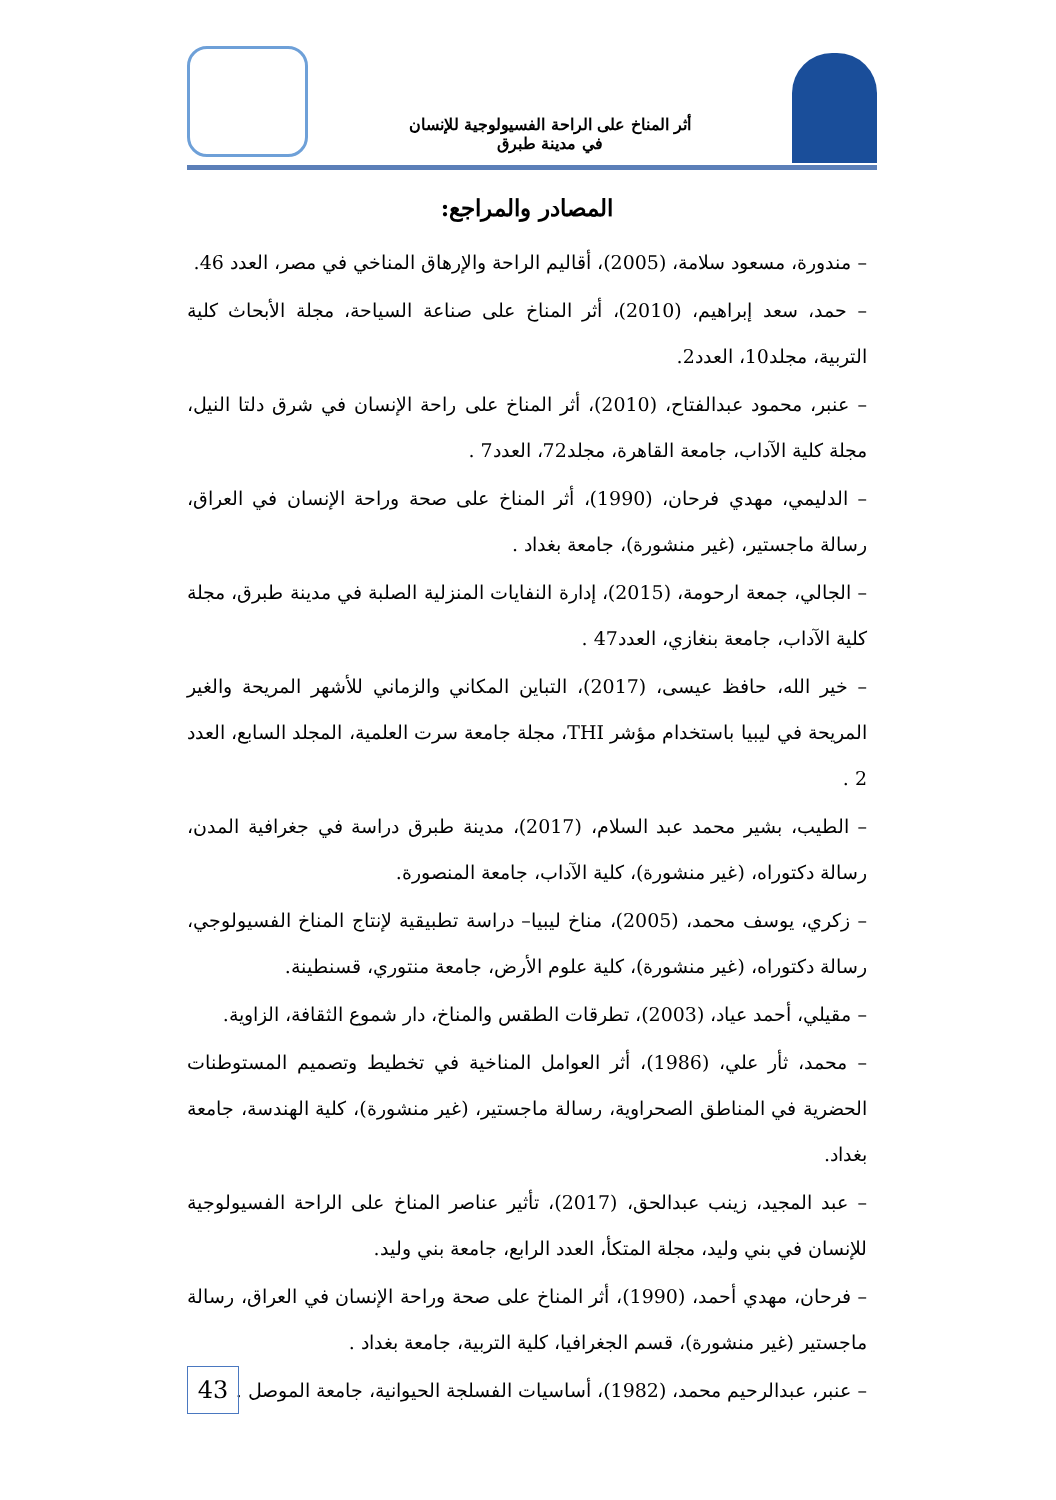أثر المناخ على الراحة الفسيولوجية للإنسان
في مدينة طبرق
المصادر والمراجع:
– مندورة، مسعود سلامة، (2005)، أقاليم الراحة والإرهاق المناخي في مصر، العدد 46.
– حمد، سعد إبراهيم، (2010)، أثر المناخ على صناعة السياحة، مجلة الأبحاث كلية التربية، مجلد10، العدد2.
– عنبر، محمود عبدالفتاح، (2010)، أثر المناخ على راحة الإنسان في شرق دلتا النيل، مجلة كلية الآداب، جامعة القاهرة، مجلد72، العدد7 .
– الدليمي، مهدي فرحان، (1990)، أثر المناخ على صحة وراحة الإنسان في العراق، رسالة ماجستير، (غير منشورة)، جامعة بغداد .
– الجالي، جمعة ارحومة، (2015)، إدارة النفايات المنزلية الصلبة في مدينة طبرق، مجلة كلية الآداب، جامعة بنغازي، العدد47 .
– خير الله، حافظ عيسى، (2017)، التباين المكاني والزماني للأشهر المريحة والغير المريحة في ليبيا باستخدام مؤشر THI، مجلة جامعة سرت العلمية، المجلد السابع، العدد 2 .
– الطيب، بشير محمد عبد السلام، (2017)، مدينة طبرق دراسة في جغرافية المدن، رسالة دكتوراه، (غير منشورة)، كلية الآداب، جامعة المنصورة.
– زكري، يوسف محمد، (2005)، مناخ ليبيا– دراسة تطبيقية لإنتاج المناخ الفسيولوجي، رسالة دكتوراه، (غير منشورة)، كلية علوم الأرض، جامعة منتوري، قسنطينة.
– مقيلي، أحمد عياد، (2003)، تطرقات الطقس والمناخ، دار شموع الثقافة، الزاوية.
– محمد، ثأر علي، (1986)، أثر العوامل المناخية في تخطيط وتصميم المستوطنات الحضرية في المناطق الصحراوية، رسالة ماجستير، (غير منشورة)، كلية الهندسة، جامعة بغداد.
– عبد المجيد، زينب عبدالحق، (2017)، تأثير عناصر المناخ على الراحة الفسيولوجية للإنسان في بني وليد، مجلة المتكأ، العدد الرابع، جامعة بني وليد.
– فرحان، مهدي أحمد، (1990)، أثر المناخ على صحة وراحة الإنسان في العراق، رسالة ماجستير (غير منشورة)، قسم الجغرافيا، كلية التربية، جامعة بغداد .
– عنبر، عبدالرحيم محمد، (1982)، أساسيات الفسلجة الحيوانية، جامعة الموصل .
43